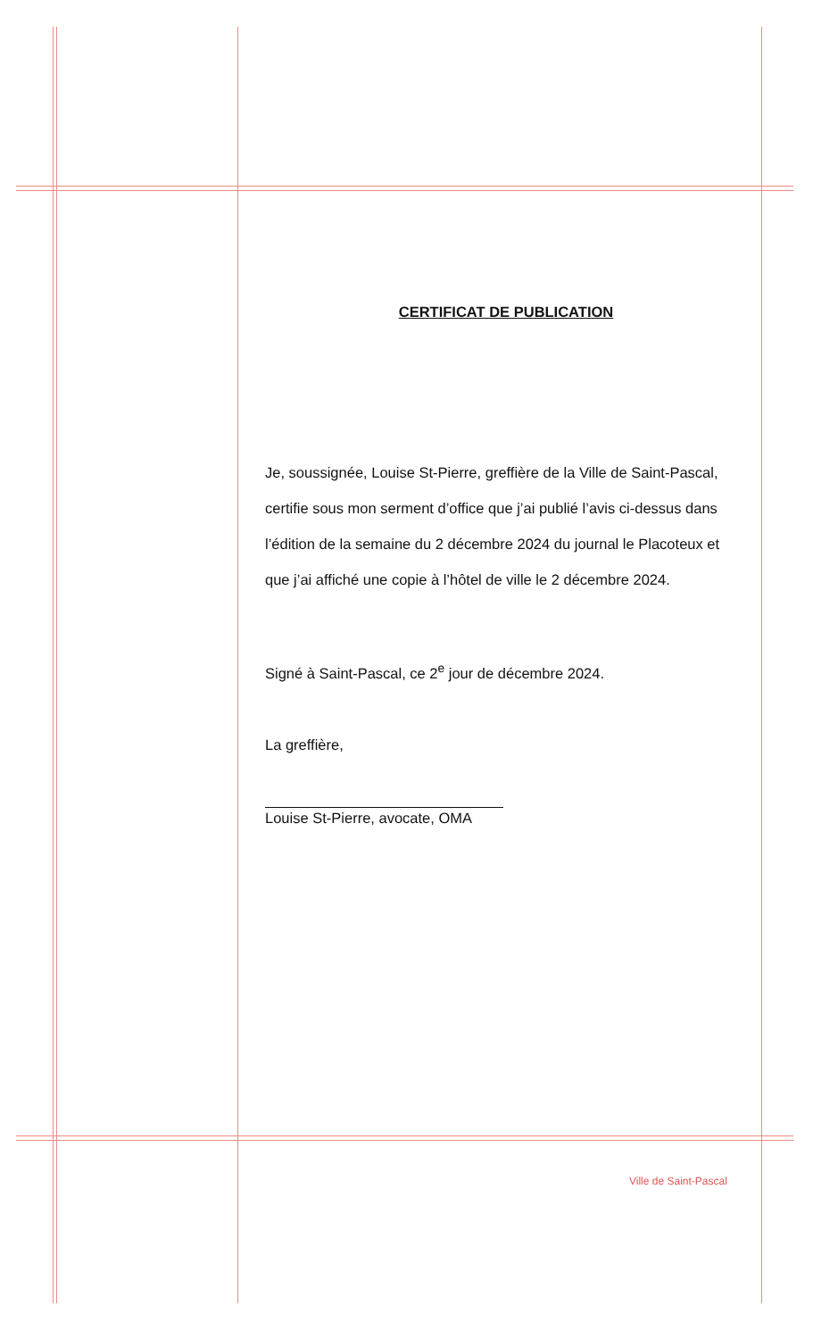CERTIFICAT DE PUBLICATION
Je, soussignée, Louise St-Pierre, greffière de la Ville de Saint-Pascal, certifie sous mon serment d’office que j’ai publié l’avis ci-dessus dans l’édition de la semaine du 2 décembre 2024 du journal le Placoteux et que j’ai affiché une copie à l’hôtel de ville le 2 décembre 2024.
Signé à Saint-Pascal, ce 2<sup>e</sup> jour de décembre 2024.
La greffière,
Louise St-Pierre, avocate, OMA
Ville de Saint-Pascal